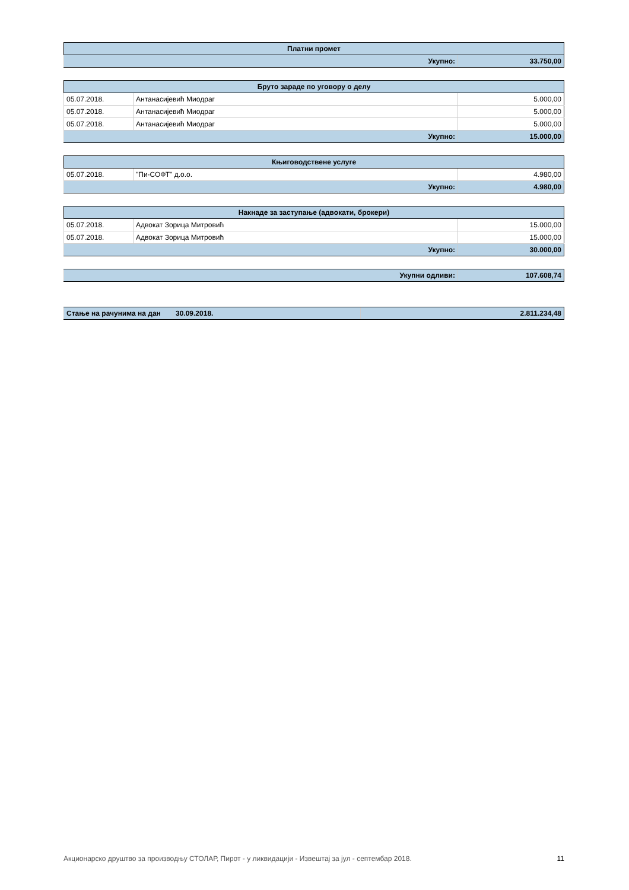| Платни промет | |
| --- | --- |
| Укупно: | 33.750,00 |
| Бруто зараде по уговору о делу | | |
| --- | --- | --- |
| 05.07.2018. | Антанасијевић Миодраг | 5.000,00 |
| 05.07.2018. | Антанасијевић Миодраг | 5.000,00 |
| 05.07.2018. | Антанасијевић Миодраг | 5.000,00 |
| Укупно: | | 15.000,00 |
| Књиговодствене услуге | | |
| --- | --- | --- |
| 05.07.2018. | "Пи-СОФТ" д.о.о. | 4.980,00 |
| Укупно: | | 4.980,00 |
| Накнаде за заступање (адвокати, брокери) | | |
| --- | --- | --- |
| 05.07.2018. | Адвокат Зорица Митровић | 15.000,00 |
| 05.07.2018. | Адвокат Зорица Митровић | 15.000,00 |
| Укупно: | | 30.000,00 |
| Укупни одливи: | 107.608,74 |
| Стање на рачунима на дан | 30.09.2018. | 2.811.234,48 |
Акционарско друштво за производњу СТОЛАР, Пирот - у ликвидацији - Извештај за јул - септембар 2018. 11